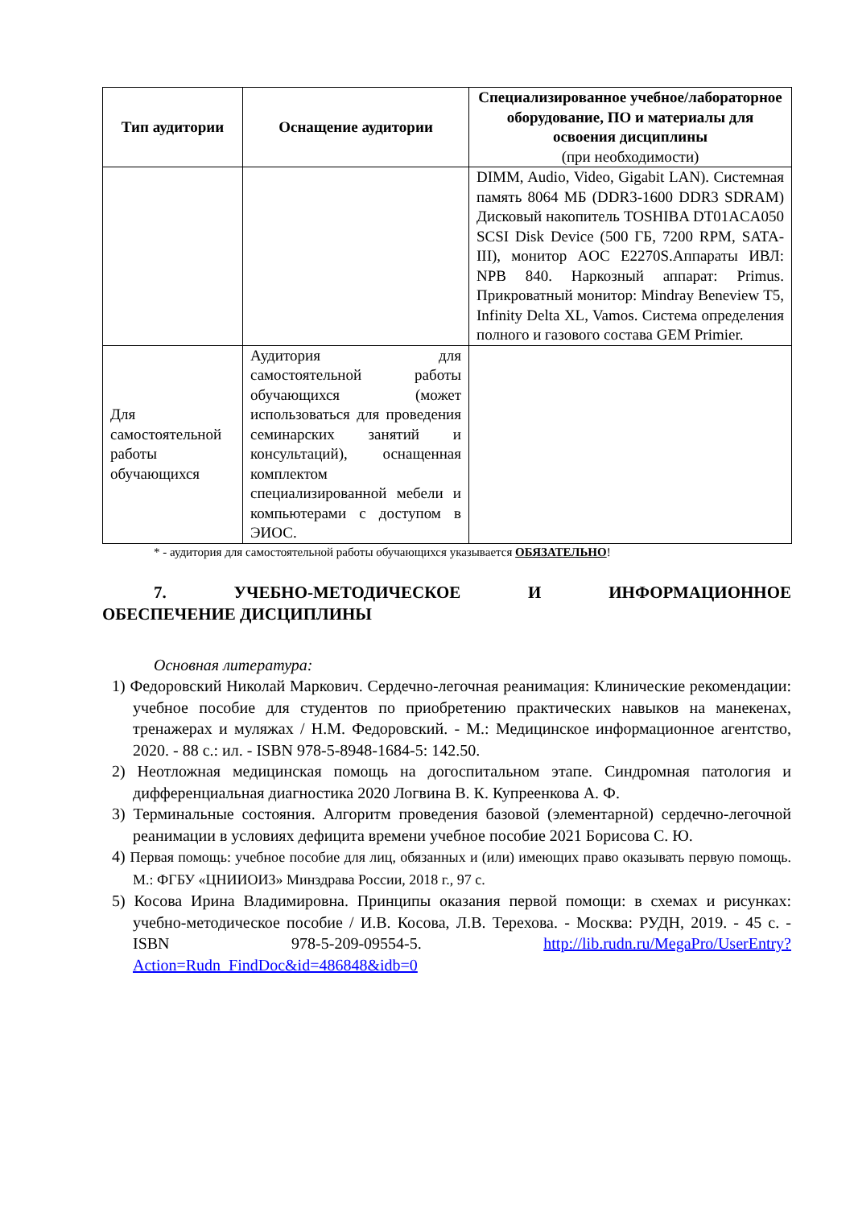| Тип аудитории | Оснащение аудитории | Специализированное учебное/лабораторное оборудование, ПО и материалы для освоения дисциплины (при необходимости) |
| --- | --- | --- |
| | | DIMM, Audio, Video, Gigabit LAN). Системная память 8064 МБ (DDR3-1600 DDR3 SDRAM) Дисковый накопитель TOSHIBA DT01ACA050 SCSI Disk Device (500 ГБ, 7200 RPM, SATA-III), монитор AOC E2270S.Аппараты ИВЛ: NPB 840. Наркозный аппарат: Primus. Прикроватный монитор: Mindray Beneview T5, Infinity Delta XL, Vamos. Система определения полного и газового состава GEM Primier. |
| Для самостоятельной работы обучающихся | Аудитория для самостоятельной работы обучающихся (может использоваться для проведения семинарских занятий и консультаций), оснащенная комплектом специализированной мебели и компьютерами с доступом в ЭИОС. | |
* - аудитория для самостоятельной работы обучающихся указывается ОБЯЗАТЕЛЬНО!
7. УЧЕБНО-МЕТОДИЧЕСКОЕ И ИНФОРМАЦИОННОЕ
ОБЕСПЕЧЕНИЕ ДИСЦИПЛИНЫ
Основная литература:
1) Федоровский Николай Маркович. Сердечно-легочная реанимация: Клинические рекомендации: учебное пособие для студентов по приобретению практических навыков на манекенах, тренажерах и муляжах / Н.М. Федоровский. - М.: Медицинское информационное агентство, 2020. - 88 с.: ил. - ISBN 978-5-8948-1684-5: 142.50.
2) Неотложная медицинская помощь на догоспитальном этапе. Синдромная патология и дифференциальная диагностика 2020 Логвина В. К. Купреенкова А. Ф.
3) Терминальные состояния. Алгоритм проведения базовой (элементарной) сердечно-легочной реанимации в условиях дефицита времени учебное пособие 2021 Борисова С. Ю.
4) Первая помощь: учебное пособие для лиц, обязанных и (или) имеющих право оказывать первую помощь. М.: ФГБУ «ЦНИИОИЗ» Минздрава России, 2018 г., 97 с.
5) Косова Ирина Владимировна. Принципы оказания первой помощи: в схемах и рисунках: учебно-методическое пособие / И.В. Косова, Л.В. Терехова. - Москва: РУДН, 2019. - 45 с. - ISBN 978-5-209-09554-5. http://lib.rudn.ru/MegaPro/UserEntry?Action=Rudn_FindDoc&id=486848&idb=0